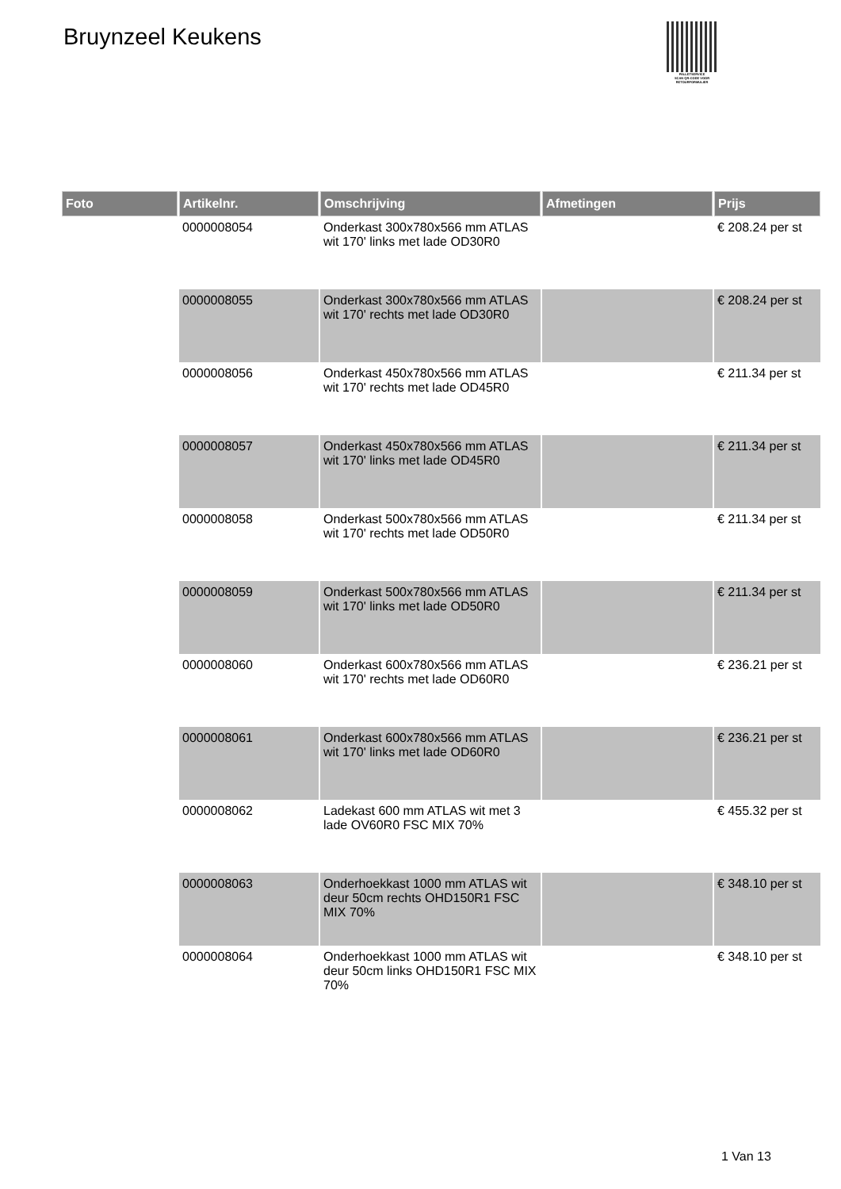Bruynzeel Keukens
PALLETSERVICE
SCAN QR-CODE VOOR RETOURFORMULIER
| Foto | Artikelnr. | Omschrijving | Afmetingen | Prijs |
| --- | --- | --- | --- | --- |
| | 0000008054 | Onderkast 300x780x566 mm ATLAS wit 170' links met lade OD30R0 | | € 208.24 per st |
| | 0000008055 | Onderkast 300x780x566 mm ATLAS wit 170' rechts met lade OD30R0 | | € 208.24 per st |
| | 0000008056 | Onderkast 450x780x566 mm ATLAS wit 170' rechts met lade OD45R0 | | € 211.34 per st |
| | 0000008057 | Onderkast 450x780x566 mm ATLAS wit 170' links met lade OD45R0 | | € 211.34 per st |
| | 0000008058 | Onderkast 500x780x566 mm ATLAS wit 170' rechts met lade OD50R0 | | € 211.34 per st |
| | 0000008059 | Onderkast 500x780x566 mm ATLAS wit 170' links met lade OD50R0 | | € 211.34 per st |
| | 0000008060 | Onderkast 600x780x566 mm ATLAS wit 170' rechts met lade OD60R0 | | € 236.21 per st |
| | 0000008061 | Onderkast 600x780x566 mm ATLAS wit 170' links met lade OD60R0 | | € 236.21 per st |
| | 0000008062 | Ladekast 600 mm ATLAS wit met 3 lade OV60R0 FSC MIX 70% | | € 455.32 per st |
| | 0000008063 | Onderhoekkast 1000 mm ATLAS wit deur 50cm rechts OHD150R1 FSC MIX 70% | | € 348.10 per st |
| | 0000008064 | Onderhoekkast 1000 mm ATLAS wit deur 50cm links OHD150R1 FSC MIX 70% | | € 348.10 per st |
1 Van 13